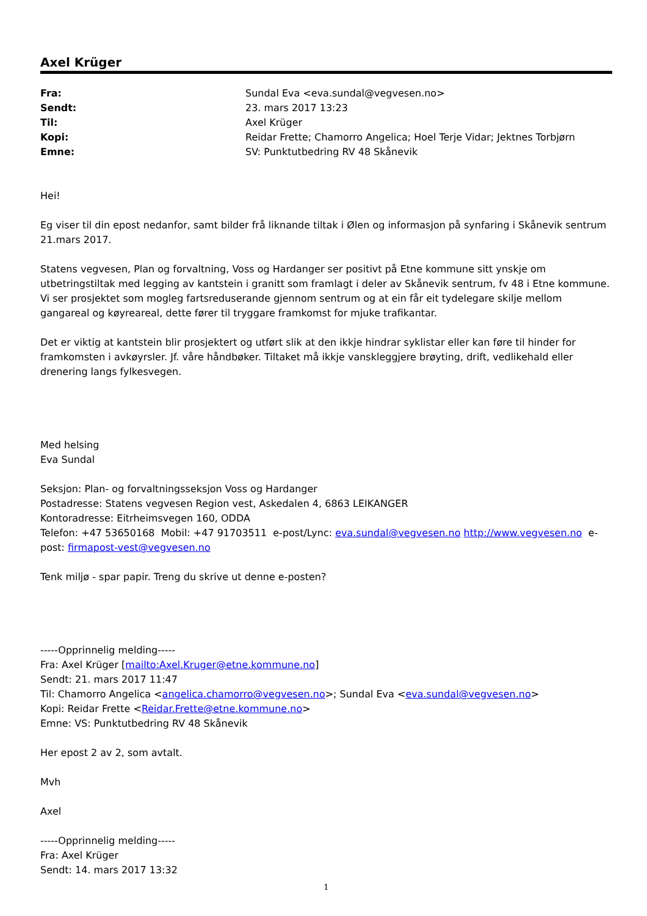Axel Krüger
| Fra: | Sundal Eva <eva.sundal@vegvesen.no> |
| Sendt: | 23. mars 2017 13:23 |
| Til: | Axel Krüger |
| Kopi: | Reidar Frette; Chamorro Angelica; Hoel Terje Vidar; Jektnes Torbjørn |
| Emne: | SV: Punktutbedring RV 48 Skånevik |
Hei!
Eg viser til din epost nedanfor, samt bilder frå liknande tiltak i Ølen og informasjon på synfaring i Skånevik sentrum 21.mars 2017.
Statens vegvesen, Plan og forvaltning, Voss og Hardanger ser positivt på Etne kommune sitt ynskje om utbetringstiltak med legging av kantstein i granitt som framlagt i deler av Skånevik sentrum, fv 48 i Etne kommune. Vi ser prosjektet som mogleg fartsreduserande gjennom sentrum og at ein får eit tydelegare skilje mellom gangareal og køyreareal, dette fører til tryggare framkomst for mjuke trafikantar.
Det er viktig at kantstein blir prosjektert og utført slik at den ikkje hindrar syklistar eller kan føre til hinder for framkomsten i avkøyrsler. Jf. våre håndbøker. Tiltaket må ikkje vanskleggjere brøyting, drift, vedlikehald eller drenering langs fylkesvegen.
Med helsing
Eva Sundal
Seksjon: Plan- og forvaltningsseksjon Voss og Hardanger
Postadresse: Statens vegvesen Region vest, Askedalen 4, 6863 LEIKANGER
Kontoradresse: Eitrheimsvegen 160, ODDA
Telefon: +47 53650168 Mobil: +47 91703511 e-post/Lync: eva.sundal@vegvesen.no http://www.vegvesen.no e-post: firmapost-vest@vegvesen.no
Tenk miljø - spar papir. Treng du skrive ut denne e-posten?
-----Opprinnelig melding-----
Fra: Axel Krüger [mailto:Axel.Kruger@etne.kommune.no]
Sendt: 21. mars 2017 11:47
Til: Chamorro Angelica <angelica.chamorro@vegvesen.no>; Sundal Eva <eva.sundal@vegvesen.no>
Kopi: Reidar Frette <Reidar.Frette@etne.kommune.no>
Emne: VS: Punktutbedring RV 48 Skånevik
Her epost 2 av 2, som avtalt.
Mvh
Axel
-----Opprinnelig melding-----
Fra: Axel Krüger
Sendt: 14. mars 2017 13:32
1